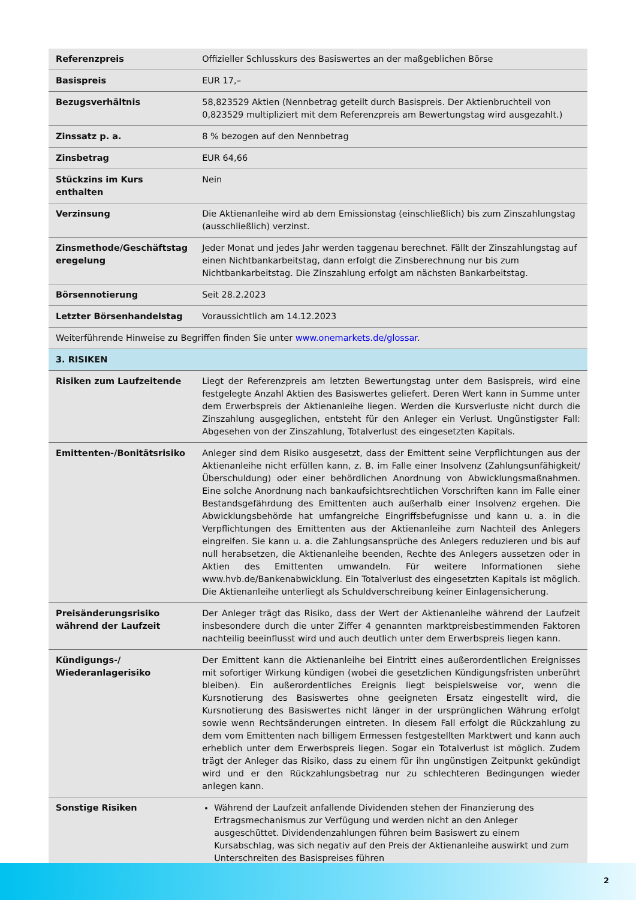| Referenzpreis | Offizieller Schlusskurs des Basiswertes an der maßgeblichen Börse |
| Basispreis | EUR 17,– |
| Bezugsverhältnis | 58,823529 Aktien (Nennbetrag geteilt durch Basispreis. Der Aktienbruchteil von 0,823529 multipliziert mit dem Referenzpreis am Bewertungstag wird ausgezahlt.) |
| Zinssatz p. a. | 8 % bezogen auf den Nennbetrag |
| Zinsbetrag | EUR 64,66 |
| Stückzins im Kurs enthalten | Nein |
| Verzinsung | Die Aktienanleihe wird ab dem Emissionstag (einschließlich) bis zum Zinszahlungstag (ausschließlich) verzinst. |
| Zinsmethode/Geschäftstag eregelung | Jeder Monat und jedes Jahr werden taggenau berechnet. Fällt der Zinszahlungstag auf einen Nichtbankarbeitstag, dann erfolgt die Zinsberechnung nur bis zum Nichtbankarbeitstag. Die Zinszahlung erfolgt am nächsten Bankarbeitstag. |
| Börsennotierung | Seit 28.2.2023 |
| Letzter Börsenhandelstag | Voraussichtlich am 14.12.2023 |
| Weiterführende Hinweise zu Begriffen finden Sie unter www.onemarkets.de/glossar . | |
| 3. RISIKEN | |
| Risiken zum Laufzeitende | Liegt der Referenzpreis am letzten Bewertungstag unter dem Basispreis, wird eine festgelegte Anzahl Aktien des Basiswertes geliefert. Deren Wert kann in Summe unter dem Erwerbspreis der Aktienanleihe liegen. Werden die Kursverluste nicht durch die Zinszahlung ausgeglichen, entsteht für den Anleger ein Verlust. Ungünstigster Fall: Abgesehen von der Zinszahlung, Totalverlust des eingesetzten Kapitals. |
| Emittenten-/Bonitätsrisiko | Anleger sind dem Risiko ausgesetzt, dass der Emittent seine Verpflichtungen aus der Aktienanleihe nicht erfüllen kann, z. B. im Falle einer Insolvenz (Zahlungsunfähigkeit/Überschuldung) oder einer behördlichen Anordnung von Abwicklungsmaßnahmen. Eine solche Anordnung nach bankaufsichtsrechtlichen Vorschriften kann im Falle einer Bestandsgefährdung des Emittenten auch außerhalb einer Insolvenz ergehen. Die Abwicklungsbehörde hat umfangreiche Eingriffsbefugnisse und kann u. a. in die Verpflichtungen des Emittenten aus der Aktienanleihe zum Nachteil des Anlegers eingreifen. Sie kann u. a. die Zahlungsansprüche des Anlegers reduzieren und bis auf null herabsetzen, die Aktienanleihe beenden, Rechte des Anlegers aussetzen oder in Aktien des Emittenten umwandeln. Für weitere Informationen siehe www.hvb.de/Bankenabwicklung. Ein Totalverlust des eingesetzten Kapitals ist möglich. Die Aktienanleihe unterliegt als Schuldverschreibung keiner Einlagensicherung. |
| Preisänderungsrisiko während der Laufzeit | Der Anleger trägt das Risiko, dass der Wert der Aktienanleihe während der Laufzeit insbesondere durch die unter Ziffer 4 genannten marktpreisbestimmenden Faktoren nachteilig beeinflusst wird und auch deutlich unter dem Erwerbspreis liegen kann. |
| Kündigungs-/ Wiederanlagerisiko | Der Emittent kann die Aktienanleihe bei Eintritt eines außerordentlichen Ereignisses mit sofortiger Wirkung kündigen (wobei die gesetzlichen Kündigungsfristen unberührt bleiben). Ein außerordentliches Ereignis liegt beispielsweise vor, wenn die Kursnotierung des Basiswertes ohne geeigneten Ersatz eingestellt wird, die Kursnotierung des Basiswertes nicht länger in der ursprünglichen Währung erfolgt sowie wenn Rechtsänderungen eintreten. In diesem Fall erfolgt die Rückzahlung zu dem vom Emittenten nach billigem Ermessen festgestellten Marktwert und kann auch erheblich unter dem Erwerbspreis liegen. Sogar ein Totalverlust ist möglich. Zudem trägt der Anleger das Risiko, dass zu einem für ihn ungünstigen Zeitpunkt gekündigt wird und er den Rückzahlungsbetrag nur zu schlechteren Bedingungen wieder anlegen kann. |
| Sonstige Risiken | Während der Laufzeit anfallende Dividenden stehen der Finanzierung des Ertragsmechanismus zur Verfügung und werden nicht an den Anleger ausgeschüttet. Dividendenzahlungen führen beim Basiswert zu einem Kursabschlag, was sich negativ auf den Preis der Aktienanleihe auswirkt und zum Unterschreiten des Basispreises führen |
2